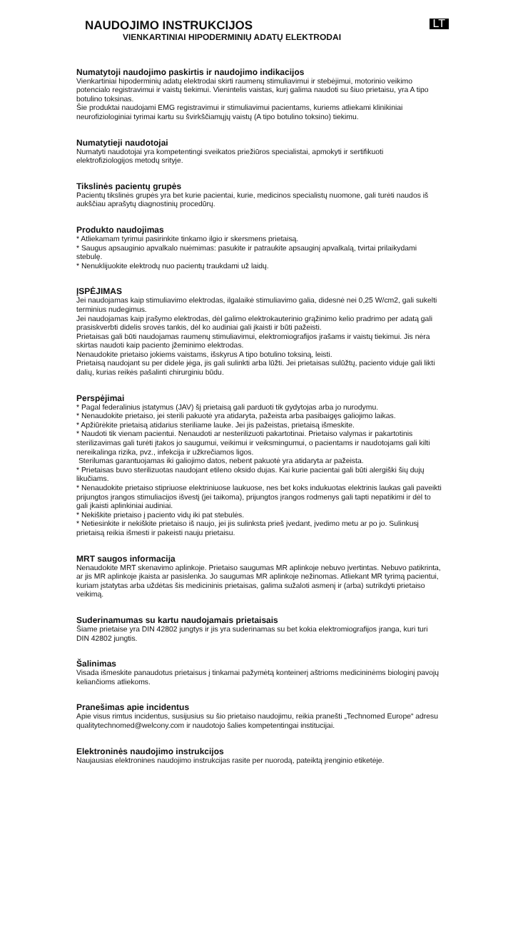NAUDOJIMO INSTRUKCIJOS
LT
VIENKARTINIAI HIPODERMINIŲ ADATŲ ELEKTRODAI
Numatytoji naudojimo paskirtis ir naudojimo indikacijos
Vienkartiniai hipoderminių adatų elektrodai skirti raumenų stimuliavimui ir stebėjimui, motorinio veikimo potencialo registravimui ir vaistų tiekimui. Vienintelis vaistas, kurį galima naudoti su šiuo prietaisu, yra A tipo botulino toksinas.
Šie produktai naudojami EMG registravimui ir stimuliavimui pacientams, kuriems atliekami klinikiniai neurofiziologiniai tyrimai kartu su švirkščiamųjų vaistų (A tipo botulino toksino) tiekimu.
Numatytieji naudotojai
Numatyti naudotojai yra kompetentingi sveikatos priežiūros specialistai, apmokyti ir sertifikuoti elektrofiziologijos metodų srityje.
Tikslinės pacientų grupės
Pacientų tikslinės grupės yra bet kurie pacientai, kurie, medicinos specialistų nuomone, gali turėti naudos iš aukščiau aprašytų diagnostinių procedūrų.
Produkto naudojimas
* Atliekamam tyrimui pasirinkite tinkamo ilgio ir skersmens prietaisą.
* Saugus apsauginio apvalkalo nuėmimas: pasukite ir patraukite apsauginį apvalkalą, tvirtai prilaikydami stebulę.
* Nenuklijuokite elektrodų nuo pacientų traukdami už laidų.
ĮSPĖJIMAS
Jei naudojamas kaip stimuliavimo elektrodas, ilgalaikė stimuliavimo galia, didesnė nei 0,25 W/cm2, gali sukelti terminius nudegimus.
Jei naudojamas kaip įrašymo elektrodas, dėl galimo elektrokauterinio grąžinimo kelio pradrimo per adatą gali prasiskverbti didelis srovės tankis, dėl ko audiniai gali įkaisti ir būti pažeisti.
Prietaisas gali būti naudojamas raumenų stimuliavimui, elektromiografijos įrašams ir vaistų tiekimui. Jis nėra skirtas naudoti kaip paciento įžeminimo elektrodas.
Nenaudokite prietaiso jokiems vaistams, išskyrus A tipo botulino toksiną, leisti.
Prietaisą naudojant su per didele jėga, jis gali sulinkti arba lūžti. Jei prietaisas sulūžtų, paciento viduje gali likti dalių, kurias reikės pašalinti chirurginiu būdu.
Perspėjimai
* Pagal federalinius įstatymus (JAV) šį prietaisą gali parduoti tik gydytojas arba jo nurodymu.
* Nenaudokite prietaiso, jei sterili pakuotė yra atidaryta, pažeista arba pasibaigęs galiojimo laikas.
* Apžiūrėkite prietaisą atidarius steriliame lauke. Jei jis pažeistas, prietaisą išmeskite.
* Naudoti tik vienam pacientui. Nenaudoti ar nesterilizuoti pakartotinai. Prietaiso valymas ir pakartotinis sterilizavimas gali turėti įtakos jo saugumui, veikimui ir veiksmingumui, o pacientams ir naudotojams gali kilti nereikalinga rizika, pvz., infekcija ir užkrečiamos ligos.
Sterilumas garantuojamas iki galiojimo datos, nebent pakuotė yra atidaryta ar pažeista.
* Prietaisas buvo sterilizuotas naudojant etileno oksido dujas. Kai kurie pacientai gali būti alergiški šių dujų likučiams.
* Nenaudokite prietaiso stipriuose elektriniuose laukuose, nes bet koks indukuotas elektrinis laukas gali paveikti prijungtos įrangos stimuliacijos išvestį (jei taikoma), prijungtos įrangos rodmenys gali tapti nepatikimi ir dėl to gali įkaisti aplinkiniai audiniai.
* Nekiškite prietaiso į paciento vidų iki pat stebulės.
* Netiesinkite ir nekiškite prietaiso iš naujo, jei jis sulinksta prieš įvedant, įvedimo metu ar po jo. Sulinkusį prietaisą reikia išmesti ir pakeisti nauju prietaisu.
MRT saugos informacija
Nenaudokite MRT skenavimo aplinkoje. Prietaiso saugumas MR aplinkoje nebuvo įvertintas. Nebuvo patikrinta, ar jis MR aplinkoje įkaista ar pasislenka. Jo saugumas MR aplinkoje nežinomas. Atliekant MR tyrimą pacientui, kuriam įstatytas arba uždėtas šis medicininis prietaisas, galima sužaloti asmenį ir (arba) sutrikdyti prietaiso veikimą.
Suderinamumas su kartu naudojamais prietaisais
Šiame prietaise yra DIN 42802 jungtys ir jis yra suderinamas su bet kokia elektromiografijos įranga, kuri turi DIN 42802 jungtis.
Šalinimas
Visada išmeskite panaudotus prietaisus į tinkamai pažymėtą konteinerį aštrioms medicininėms biologinį pavojų keliančioms atliekoms.
Pranešimas apie incidentus
Apie visus rimtus incidentus, susijusius su šio prietaiso naudojimu, reikia pranešti „Technomed Europe“ adresu qualitytechnomed@welcony.com ir naudotojo šalies kompetentingai institucijai.
Elektroninės naudojimo instrukcijos
Naujausias elektronines naudojimo instrukcijas rasite per nuorodą, pateiktą įrenginio etiketėje.